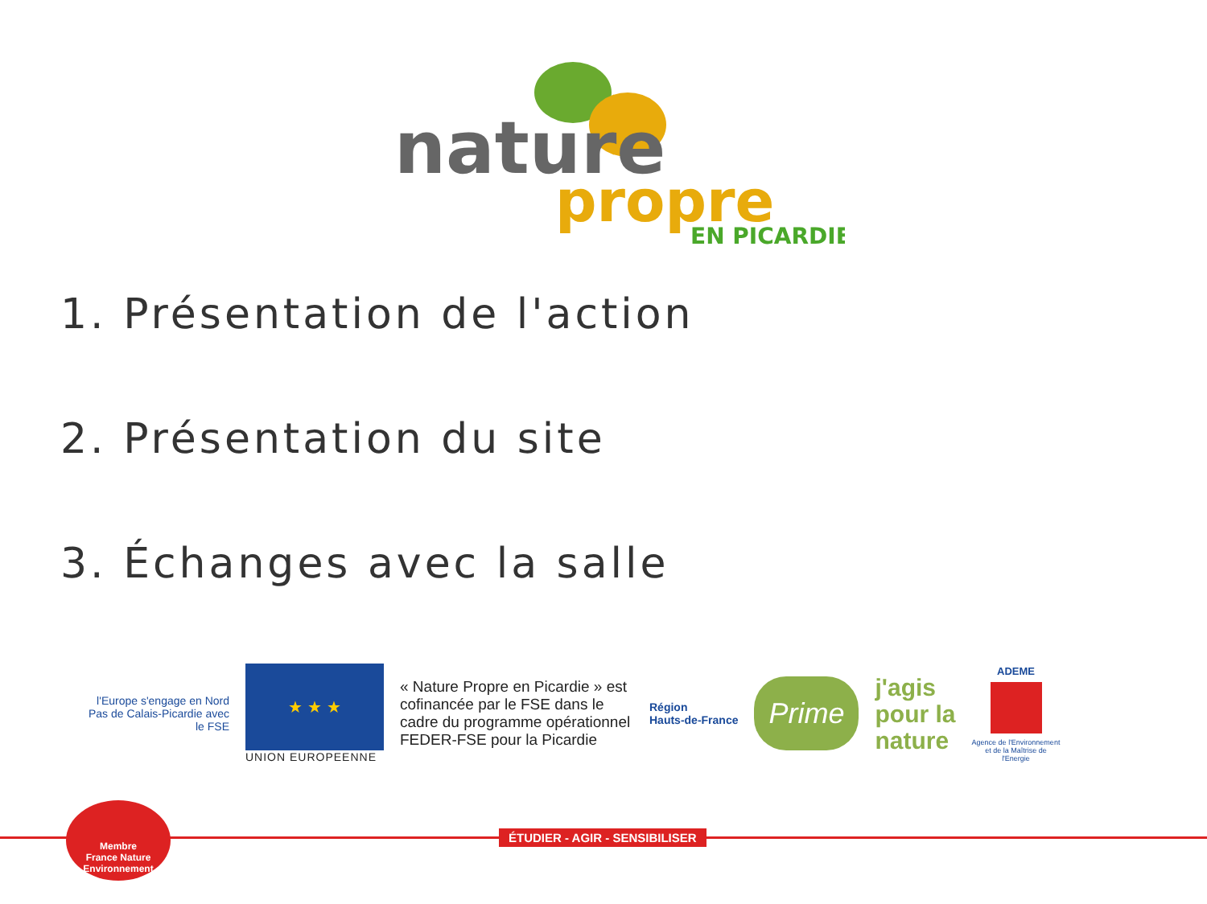nature
propre
EN PICARDIE
1. Présentation de l'action
2. Présentation du site
3. Échanges avec la salle
l'Europe s'engage en Nord Pas de Calais-Picardie avec le FSE
★ ★ ★
UNION EUROPEENNE
« Nature Propre en Picardie » est cofinancée par le FSE dans le cadre du programme opérationnel FEDER-FSE pour la Picardie
Région
Hauts-de-France
Prime
j'agis
pour la
nature
ADEME
Agence de l'Environnement et de la Maîtrise de l'Energie
ÉTUDIER - AGIR - SENSIBILISER
Membre
France Nature Environnement